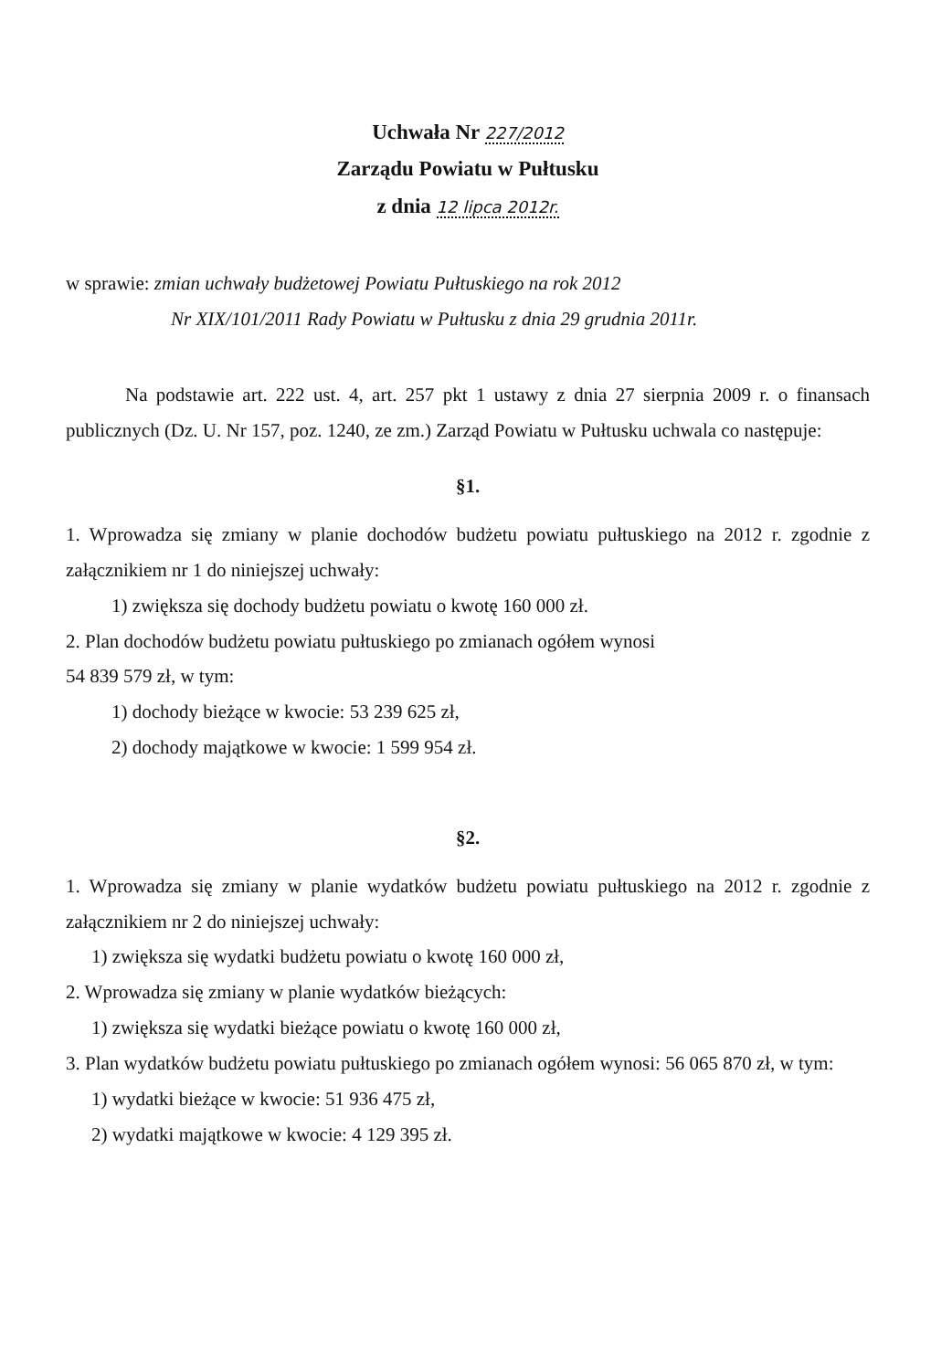Uchwała Nr 227/2012
Zarządu Powiatu w Pułtusku
z dnia 12 lipca 2012r.
w sprawie: zmian uchwały budżetowej Powiatu Pułtuskiego na rok 2012
Nr XIX/101/2011 Rady Powiatu w Pułtusku z dnia 29 grudnia 2011r.
Na podstawie art. 222 ust. 4, art. 257 pkt 1 ustawy z dnia 27 sierpnia 2009 r. o finansach publicznych (Dz. U. Nr 157, poz. 1240, ze zm.) Zarząd Powiatu w Pułtusku uchwala co następuje:
§1.
1. Wprowadza się zmiany w planie dochodów budżetu powiatu pułtuskiego na 2012 r. zgodnie z załącznikiem nr 1 do niniejszej uchwały:
1) zwiększa się dochody budżetu powiatu o kwotę 160 000 zł.
2. Plan dochodów budżetu powiatu pułtuskiego po zmianach ogółem wynosi
54 839 579 zł, w tym:
1) dochody bieżące w kwocie: 53 239 625 zł,
2) dochody majątkowe w kwocie: 1 599 954 zł.
§2.
1. Wprowadza się zmiany w planie wydatków budżetu powiatu pułtuskiego na 2012 r. zgodnie z załącznikiem nr 2 do niniejszej uchwały:
1) zwiększa się wydatki budżetu powiatu o kwotę 160 000 zł,
2. Wprowadza się zmiany w planie wydatków bieżących:
1) zwiększa się wydatki bieżące powiatu o kwotę 160 000 zł,
3. Plan wydatków budżetu powiatu pułtuskiego po zmianach ogółem wynosi: 56 065 870 zł, w tym:
1) wydatki bieżące w kwocie: 51 936 475 zł,
2) wydatki majątkowe w kwocie: 4 129 395 zł.